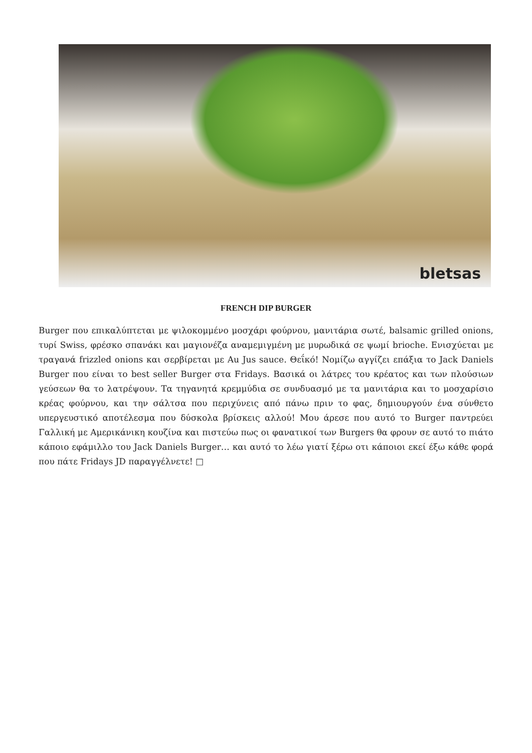bletsas
FRENCH DIP BURGER
Burger που επικαλύπτεται με ψιλοκομμένο μοσχάρι φούρνου, μανιτάρια σωτέ, balsamic grilled onions, τυρί Swiss, φρέσκο σπανάκι και μαγιονέζα αναμεμιγμένη με μυρωδικά σε ψωμί brioche. Ενισχύεται με τραγανά frizzled onions και σερβίρεται με Au Jus sauce. Θεΐκό! Νομίζω αγγίζει επάξια το Jack Daniels Burger που είναι το best seller Burger στα Fridays. Βασικά οι λάτρες του κρέατος και των πλούσιων γεύσεων θα το λατρέψουν. Τα τηγανητά κρεμμύδια σε συνδυασμό με τα μανιτάρια και το μοσχαρίσιο κρέας φούρνου, και την σάλτσα που περιχύνεις από πάνω πριν το φας, δημιουργούν ένα σύνθετο υπεργευστικό αποτέλεσμα που δύσκολα βρίσκεις αλλού! Μου άρεσε που αυτό το Burger παντρεύει Γαλλική με Αμερικάνικη κουζίνα και πιστεύω πως οι φανατικοί των Burgers θα φρουν σε αυτό το πιάτο κάποιο εφάμιλλο του Jack Daniels Burger… και αυτό το λέω γιατί ξέρω οτι κάποιοι εκεί έξω κάθε φορά που πάτε Fridays JD παραγγέλνετε! □